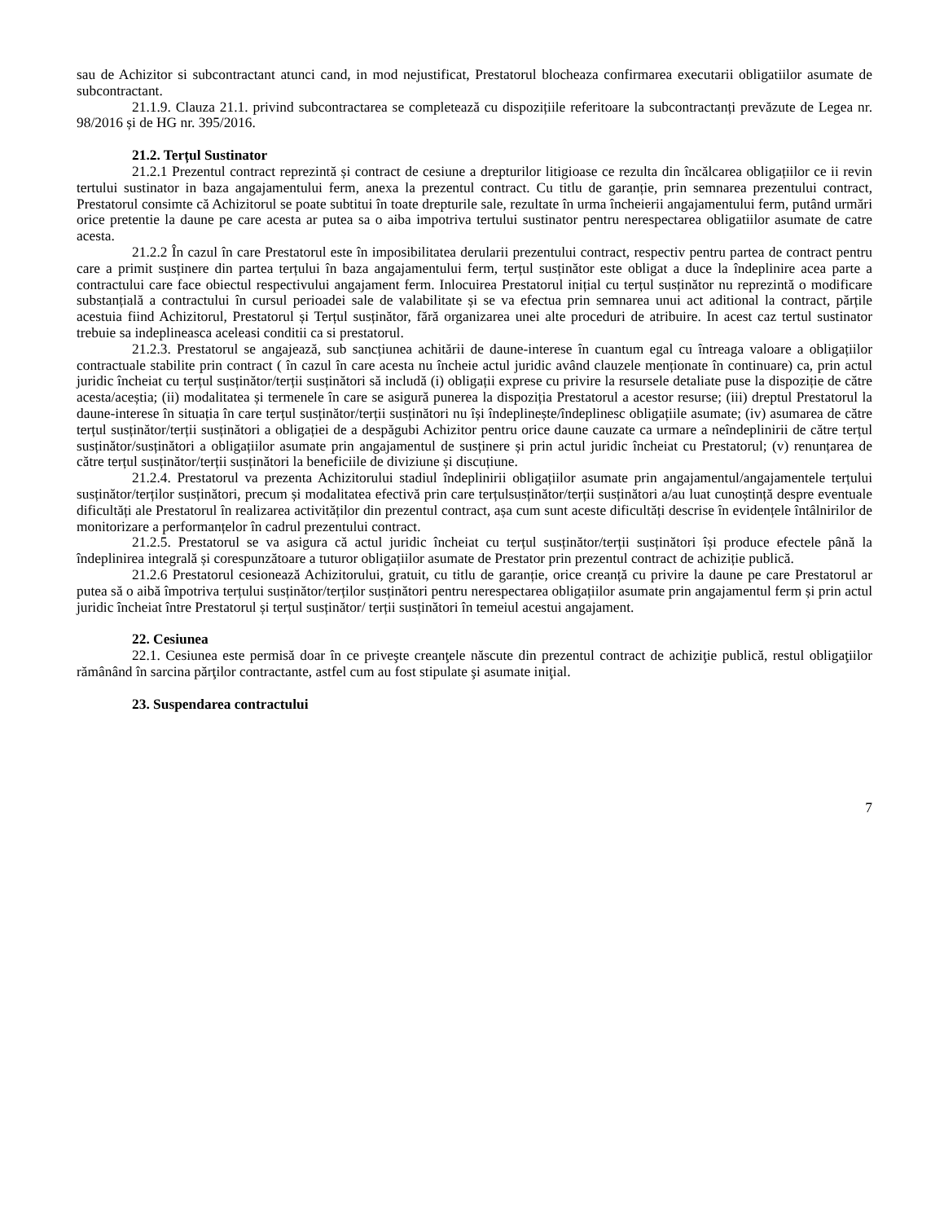sau de Achizitor si subcontractant atunci cand, in mod nejustificat, Prestatorul blocheaza confirmarea executarii obligatiilor asumate de subcontractant.
21.1.9. Clauza 21.1. privind subcontractarea se completează cu dispozițiile referitoare la subcontractanți prevăzute de Legea nr. 98/2016 și de HG nr. 395/2016.
21.2. Terțul Sustinator
21.2.1 Prezentul contract reprezintă și contract de cesiune a drepturilor litigioase ce rezulta din încălcarea obligațiilor ce ii revin tertului sustinator in baza angajamentului ferm, anexa la prezentul contract. Cu titlu de garanție, prin semnarea prezentului contract, Prestatorul consimte că Achizitorul se poate subtitui în toate drepturile sale, rezultate în urma încheierii angajamentului ferm, putând urmări orice pretentie la daune pe care acesta ar putea sa o aiba impotriva tertului sustinator pentru nerespectarea obligatiilor asumate de catre acesta.
21.2.2 În cazul în care Prestatorul este în imposibilitatea derularii prezentului contract, respectiv pentru partea de contract pentru care a primit susținere din partea terțului în baza angajamentului ferm, terțul susținător este obligat a duce la îndeplinire acea parte a contractului care face obiectul respectivului angajament ferm. Inlocuirea Prestatorul inițial cu terțul susținător nu reprezintă o modificare substanțială a contractului în cursul perioadei sale de valabilitate și se va efectua prin semnarea unui act aditional la contract, părțile acestuia fiind Achizitorul, Prestatorul și Terțul susținător, fără organizarea unei alte proceduri de atribuire. In acest caz tertul sustinator trebuie sa indeplineasca aceleasi conditii ca si prestatorul.
21.2.3. Prestatorul se angajează, sub sancțiunea achitării de daune-interese în cuantum egal cu întreaga valoare a obligațiilor contractuale stabilite prin contract ( în cazul în care acesta nu încheie actul juridic având clauzele menționate în continuare) ca, prin actul juridic încheiat cu terțul susținător/terții susținători să includă (i) obligații exprese cu privire la resursele detaliate puse la dispoziție de către acesta/aceștia; (ii) modalitatea și termenele în care se asigură punerea la dispoziția Prestatorul a acestor resurse; (iii) dreptul Prestatorul la daune-interese în situația în care terțul susținător/terții susținători nu își îndeplinește/îndeplinesc obligațiile asumate; (iv) asumarea de către terțul susținător/terții susținători a obligației de a despăgubi Achizitor pentru orice daune cauzate ca urmare a neîndeplinirii de către terțul susținător/susținători a obligațiilor asumate prin angajamentul de susținere și prin actul juridic încheiat cu Prestatorul; (v) renunțarea de către terțul susținător/terții susținători la beneficiile de diviziune și discuțiune.
21.2.4. Prestatorul va prezenta Achizitorului stadiul îndeplinirii obligațiilor asumate prin angajamentul/angajamentele terțului susținător/terților susținători, precum și modalitatea efectivă prin care terțulsusținător/terții susținători a/au luat cunoștință despre eventuale dificultăți ale Prestatorul în realizarea activităților din prezentul contract, așa cum sunt aceste dificultăți descrise în evidențele întâlnirilor de monitorizare a performanțelor în cadrul prezentului contract.
21.2.5. Prestatorul se va asigura că actul juridic încheiat cu terțul susținător/terții susținători își produce efectele până la îndeplinirea integrală și corespunzătoare a tuturor obligațiilor asumate de Prestator prin prezentul contract de achiziție publică.
21.2.6 Prestatorul cesionează Achizitorului, gratuit, cu titlu de garanție, orice creanță cu privire la daune pe care Prestatorul ar putea să o aibă împotriva terțului susținător/terților susținători pentru nerespectarea obligațiilor asumate prin angajamentul ferm și prin actul juridic încheiat între Prestatorul și terțul susținător/ terții susținători în temeiul acestui angajament.
22. Cesiunea
22.1. Cesiunea este permisă doar în ce priveşte creanţele născute din prezentul contract de achiziţie publică, restul obligaţiilor rămânând în sarcina părţilor contractante, astfel cum au fost stipulate şi asumate iniţial.
23. Suspendarea contractului
7